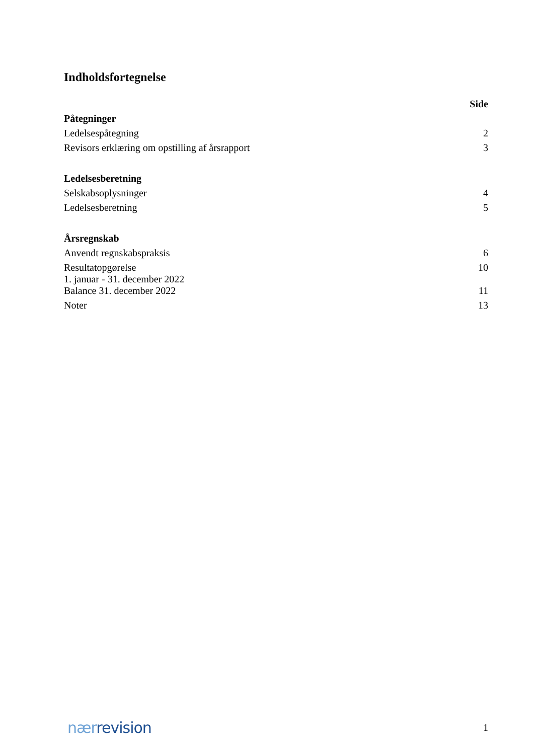Indholdsfortegnelse
| | Side |
| Påtegninger | |
| Ledelsespåtegning | 2 |
| Revisors erklæring om opstilling af årsrapport | 3 |
| Ledelsesberetning | |
| Selskabsoplysninger | 4 |
| Ledelsesberetning | 5 |
| Årsregnskab | |
| Anvendt regnskabspraksis | 6 |
| Resultatopgørelse 1. januar - 31. december 2022 | 10 |
| Balance 31. december 2022 | 11 |
| Noter | 13 |
nær revision
1